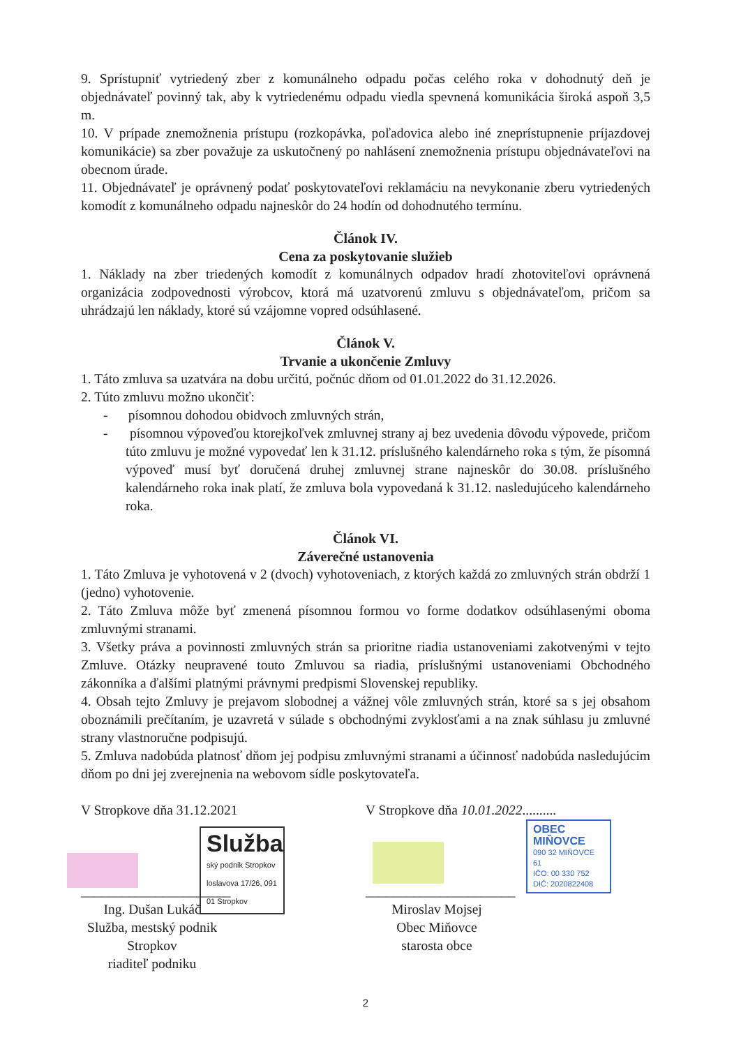9. Sprístupniť vytriedený zber z komunálneho odpadu počas celého roka v dohodnutý deň je objednávateľ povinný tak, aby k vytriedenému odpadu viedla spevnená komunikácia široká aspoň 3,5 m.
10. V prípade znemožnenia prístupu (rozkopávka, poľadovica alebo iné zneprístupnenie príjazdovej komunikácie) sa zber považuje za uskutočnený po nahlásení znemožnenia prístupu objednávateľovi na obecnom úrade.
11. Objednávateľ je oprávnený podať poskytovateľovi reklamáciu na nevykonanie zberu vytriedených komodít z komunálneho odpadu najneskôr do 24 hodín od dohodnutého termínu.
Článok IV.
Cena za poskytovanie služieb
1. Náklady na zber triedených komodít z komunálnych odpadov hradí zhotoviteľovi oprávnená organizácia zodpovednosti výrobcov, ktorá má uzatvorenú zmluvu s objednávateľom, pričom sa uhrádzajú len náklady, ktoré sú vzájomne vopred odsúhlasené.
Článok V.
Trvanie a ukončenie Zmluvy
1. Táto zmluva sa uzatvára na dobu určitú, počnúc dňom od 01.01.2022 do 31.12.2026.
2. Túto zmluvu možno ukončiť:
- písomnou dohodou obidvoch zmluvných strán,
- písomnou výpoveďou ktorejkoľvek zmluvnej strany aj bez uvedenia dôvodu výpovede, pričom túto zmluvu je možné vypovedať len k 31.12. príslušného kalendárneho roka s tým, že písomná výpoveď musí byť doručená druhej zmluvnej strane najneskôr do 30.08. príslušného kalendárneho roka inak platí, že zmluva bola vypovedaná k 31.12. nasledujúceho kalendárneho roka.
Článok VI.
Záverečné ustanovenia
1. Táto Zmluva je vyhotovená v 2 (dvoch) vyhotoveniach, z ktorých každá zo zmluvných strán obdrží 1 (jedno) vyhotovenie.
2. Táto Zmluva môže byť zmenená písomnou formou vo forme dodatkov odsúhlasenými oboma zmluvnými stranami.
3. Všetky práva a povinnosti zmluvných strán sa prioritne riadia ustanoveniami zakotvenými v tejto Zmluve. Otázky neupravené touto Zmluvou sa riadia, príslušnými ustanoveniami Obchodného zákonníka a ďalšími platnými právnymi predpismi Slovenskej republiky.
4. Obsah tejto Zmluvy je prejavom slobodnej a vážnej vôle zmluvných strán, ktoré sa s jej obsahom oboznámili prečítaním, je uzavretá v súlade s obchodnými zvyklosťami a na znak súhlasu ju zmluvné strany vlastnoručne podpisujú.
5. Zmluva nadobúda platnosť dňom jej podpisu zmluvnými stranami a účinnosť nadobúda nasledujúcim dňom po dni jej zverejnenia na webovom sídle poskytovateľa.
V Stropkove dňa 31.12.2021
Služba
ský podnik Stropkov
loslavova 17/26, 091 01 Stropkov
______________________
Ing. Dušan Lukáč
Služba, mestský podnik Stropkov
riaditeľ podniku
V Stropkove dňa 10.01.2022..........
OBEC MIŇOVCE
090 32 MIŇOVCE 61
IČO: 00 330 752
DIČ: 2020822408
______________________
Miroslav Mojsej
Obec Miňovce
starosta obce
2